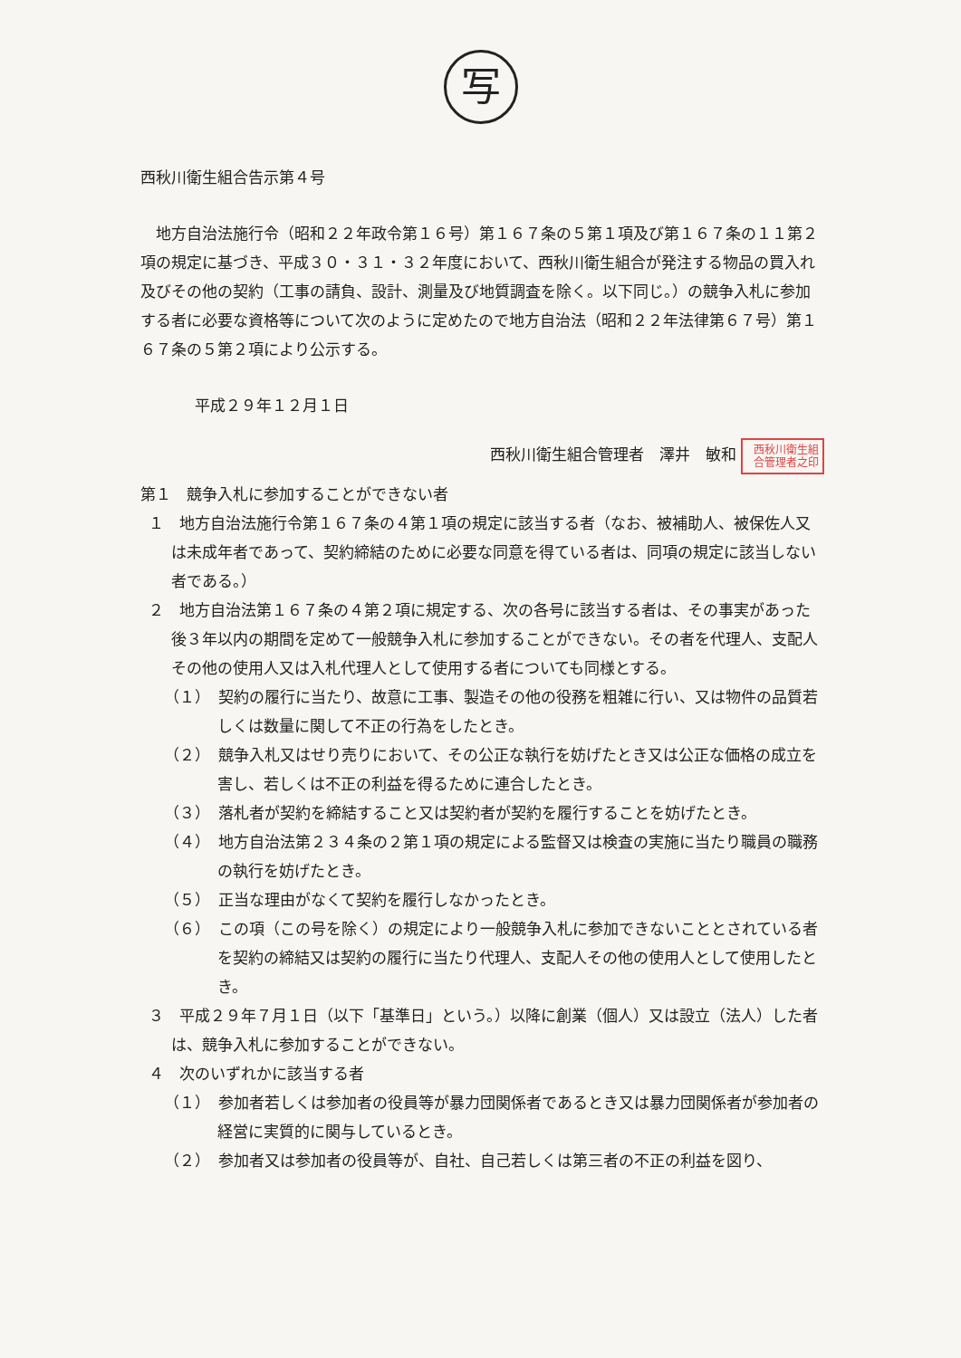写
西秋川衛生組合告示第４号
地方自治法施行令（昭和２２年政令第１６号）第１６７条の５第１項及び第１６７条の１１第２項の規定に基づき、平成３０・３１・３２年度において、西秋川衛生組合が発注する物品の買入れ及びその他の契約（工事の請負、設計、測量及び地質調査を除く。以下同じ。）の競争入札に参加する者に必要な資格等について次のように定めたので地方自治法（昭和２２年法律第６７号）第１６７条の５第２項により公示する。
平成２９年１２月１日
西秋川衛生組合管理者　澤井　敏和 西秋川衛生組合管理者之印
第１　競争入札に参加することができない者
１　地方自治法施行令第１６７条の４第１項の規定に該当する者（なお、被補助人、被保佐人又は未成年者であって、契約締結のために必要な同意を得ている者は、同項の規定に該当しない者である。）
２　地方自治法第１６７条の４第２項に規定する、次の各号に該当する者は、その事実があった後３年以内の期間を定めて一般競争入札に参加することができない。その者を代理人、支配人その他の使用人又は入札代理人として使用する者についても同様とする。
（１）　契約の履行に当たり、故意に工事、製造その他の役務を粗雑に行い、又は物件の品質若しくは数量に関して不正の行為をしたとき。
（２）　競争入札又はせり売りにおいて、その公正な執行を妨げたとき又は公正な価格の成立を害し、若しくは不正の利益を得るために連合したとき。
（３）　落札者が契約を締結すること又は契約者が契約を履行することを妨げたとき。
（４）　地方自治法第２３４条の２第１項の規定による監督又は検査の実施に当たり職員の職務の執行を妨げたとき。
（５）　正当な理由がなくて契約を履行しなかったとき。
（６）　この項（この号を除く）の規定により一般競争入札に参加できないこととされている者を契約の締結又は契約の履行に当たり代理人、支配人その他の使用人として使用したとき。
３　平成２９年７月１日（以下「基準日」という。）以降に創業（個人）又は設立（法人）した者は、競争入札に参加することができない。
４　次のいずれかに該当する者
（１）　参加者若しくは参加者の役員等が暴力団関係者であるとき又は暴力団関係者が参加者の経営に実質的に関与しているとき。
（２）　参加者又は参加者の役員等が、自社、自己若しくは第三者の不正の利益を図り、